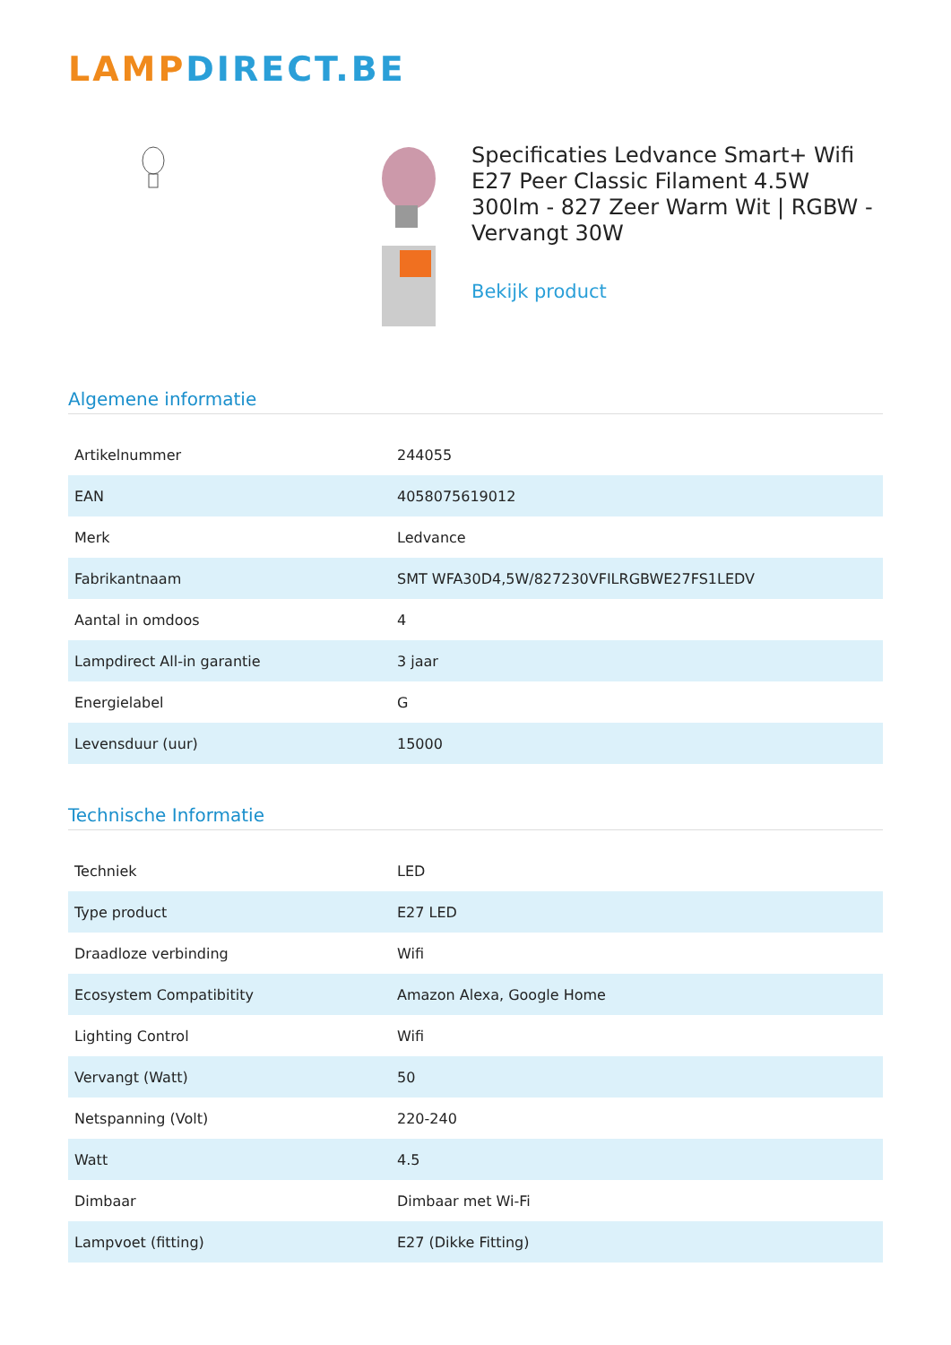LAMP DIRECT.BE
Specificaties Ledvance Smart+ Wifi E27 Peer Classic Filament 4.5W 300lm - 827 Zeer Warm Wit | RGBW - Vervangt 30W
Bekijk product
Algemene informatie
| Artikelnummer | 244055 |
| EAN | 4058075619012 |
| Merk | Ledvance |
| Fabrikantnaam | SMT WFA30D4,5W/827230VFILRGBWE27FS1LEDV |
| Aantal in omdoos | 4 |
| Lampdirect All-in garantie | 3 jaar |
| Energielabel | G |
| Levensduur (uur) | 15000 |
Technische Informatie
| Techniek | LED |
| Type product | E27 LED |
| Draadloze verbinding | Wifi |
| Ecosystem Compatibitity | Amazon Alexa, Google Home |
| Lighting Control | Wifi |
| Vervangt (Watt) | 50 |
| Netspanning (Volt) | 220-240 |
| Watt | 4.5 |
| Dimbaar | Dimbaar met Wi-Fi |
| Lampvoet (fitting) | E27 (Dikke Fitting) |